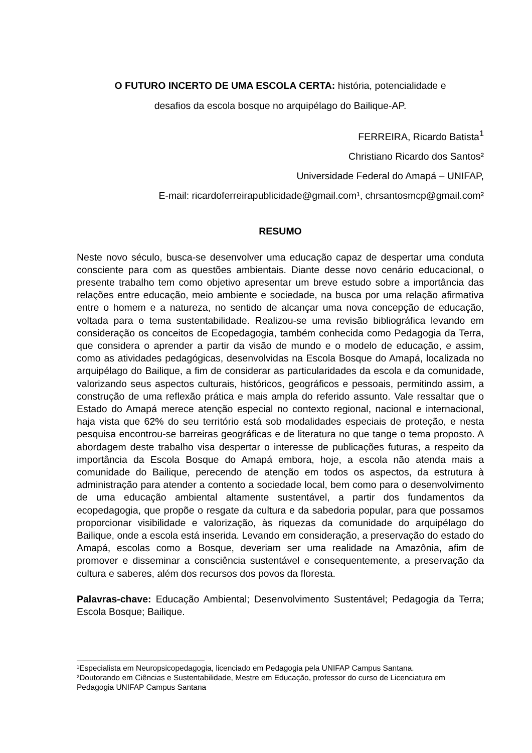O FUTURO INCERTO DE UMA ESCOLA CERTA: história, potencialidade e
desafios da escola bosque no arquipélago do Bailique-AP.
FERREIRA, Ricardo Batista<sup>1</sup>
Christiano Ricardo dos Santos²
Universidade Federal do Amapá – UNIFAP,
E-mail: ricardoferreirapublicidade@gmail.com¹, chrsantosmcp@gmail.com²
RESUMO
Neste novo século, busca-se desenvolver uma educação capaz de despertar uma conduta consciente para com as questões ambientais. Diante desse novo cenário educacional, o presente trabalho tem como objetivo apresentar um breve estudo sobre a importância das relações entre educação, meio ambiente e sociedade, na busca por uma relação afirmativa entre o homem e a natureza, no sentido de alcançar uma nova concepção de educação, voltada para o tema sustentabilidade. Realizou-se uma revisão bibliográfica levando em consideração os conceitos de Ecopedagogia, também conhecida como Pedagogia da Terra, que considera o aprender a partir da visão de mundo e o modelo de educação, e assim, como as atividades pedagógicas, desenvolvidas na Escola Bosque do Amapá, localizada no arquipélago do Bailique, a fim de considerar as particularidades da escola e da comunidade, valorizando seus aspectos culturais, históricos, geográficos e pessoais, permitindo assim, a construção de uma reflexão prática e mais ampla do referido assunto. Vale ressaltar que o Estado do Amapá merece atenção especial no contexto regional, nacional e internacional, haja vista que 62% do seu território está sob modalidades especiais de proteção, e nesta pesquisa encontrou-se barreiras geográficas e de literatura no que tange o tema proposto. A abordagem deste trabalho visa despertar o interesse de publicações futuras, a respeito da importância da Escola Bosque do Amapá embora, hoje, a escola não atenda mais a comunidade do Bailique, perecendo de atenção em todos os aspectos, da estrutura à administração para atender a contento a sociedade local, bem como para o desenvolvimento de uma educação ambiental altamente sustentável, a partir dos fundamentos da ecopedagogia, que propõe o resgate da cultura e da sabedoria popular, para que possamos proporcionar visibilidade e valorização, às riquezas da comunidade do arquipélago do Bailique, onde a escola está inserida. Levando em consideração, a preservação do estado do Amapá, escolas como a Bosque, deveriam ser uma realidade na Amazônia, afim de promover e disseminar a consciência sustentável e consequentemente, a preservação da cultura e saberes, além dos recursos dos povos da floresta.
Palavras-chave: Educação Ambiental; Desenvolvimento Sustentável; Pedagogia da Terra; Escola Bosque; Bailique.
¹Especialista em Neuropsicopedagogia, licenciado em Pedagogia pela UNIFAP Campus Santana.
²Doutorando em Ciências e Sustentabilidade, Mestre em Educação, professor do curso de Licenciatura em Pedagogia UNIFAP Campus Santana